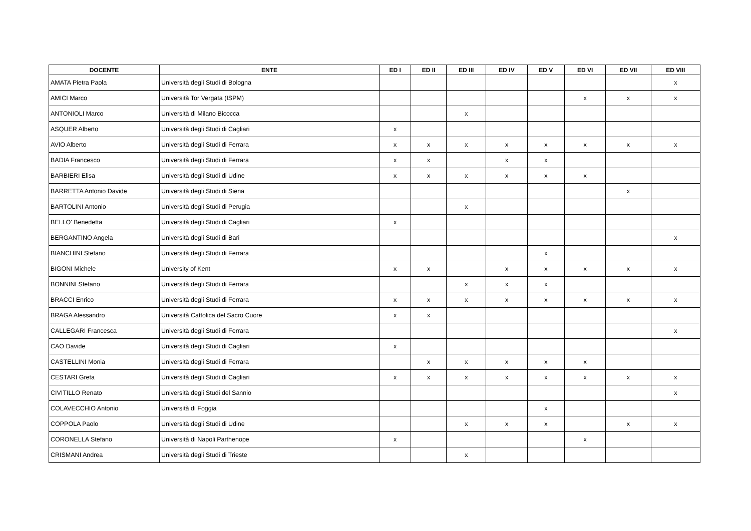| DOCENTE | ENTE | ED I | ED II | ED III | ED IV | ED V | ED VI | ED VII | ED VIII |
| --- | --- | --- | --- | --- | --- | --- | --- | --- | --- |
| AMATA Pietra Paola | Università degli Studi di Bologna | | | | | | | | x |
| AMICI Marco | Università Tor Vergata (ISPM) | | | | | | x | x | x |
| ANTONIOLI Marco | Università di Milano Bicocca | | | x | | | | | |
| ASQUER Alberto | Università degli Studi di Cagliari | x | | | | | | | |
| AVIO Alberto | Università degli Studi di Ferrara | x | x | x | x | x | x | x | x |
| BADIA Francesco | Università degli Studi di Ferrara | x | x | | x | x | | | |
| BARBIERI Elisa | Università degli Studi di Udine | x | x | x | x | x | x | | |
| BARRETTA Antonio Davide | Università degli Studi di Siena | | | | | | | x | |
| BARTOLINI Antonio | Università degli Studi di Perugia | | | x | | | | | |
| BELLO' Benedetta | Università degli Studi di Cagliari | x | | | | | | | |
| BERGANTINO Angela | Università degli Studi di Bari | | | | | | | | x |
| BIANCHINI Stefano | Università degli Studi di Ferrara | | | | | x | | | |
| BIGONI Michele | University of Kent | x | x | | x | x | x | x | x |
| BONNINI Stefano | Università degli Studi di Ferrara | | | x | x | x | | | |
| BRACCI Enrico | Università degli Studi di Ferrara | x | x | x | x | x | x | x | x |
| BRAGA Alessandro | Università Cattolica del Sacro Cuore | x | x | | | | | | |
| CALLEGARI Francesca | Università degli Studi di Ferrara | | | | | | | | x |
| CAO Davide | Università degli Studi di Cagliari | x | | | | | | | |
| CASTELLINI Monia | Università degli Studi di Ferrara | | x | x | x | x | x | | |
| CESTARI Greta | Università degli Studi di Cagliari | x | x | x | x | x | x | x | x |
| CIVITILLO Renato | Università degli Studi del Sannio | | | | | | | | x |
| COLAVECCHIO Antonio | Università di Foggia | | | | | x | | | |
| COPPOLA Paolo | Università degli Studi di Udine | | | x | x | x | | x | x |
| CORONELLA Stefano | Università di Napoli Parthenope | x | | | | | x | | |
| CRISMANI Andrea | Università degli Studi di Trieste | | | x | | | | | |